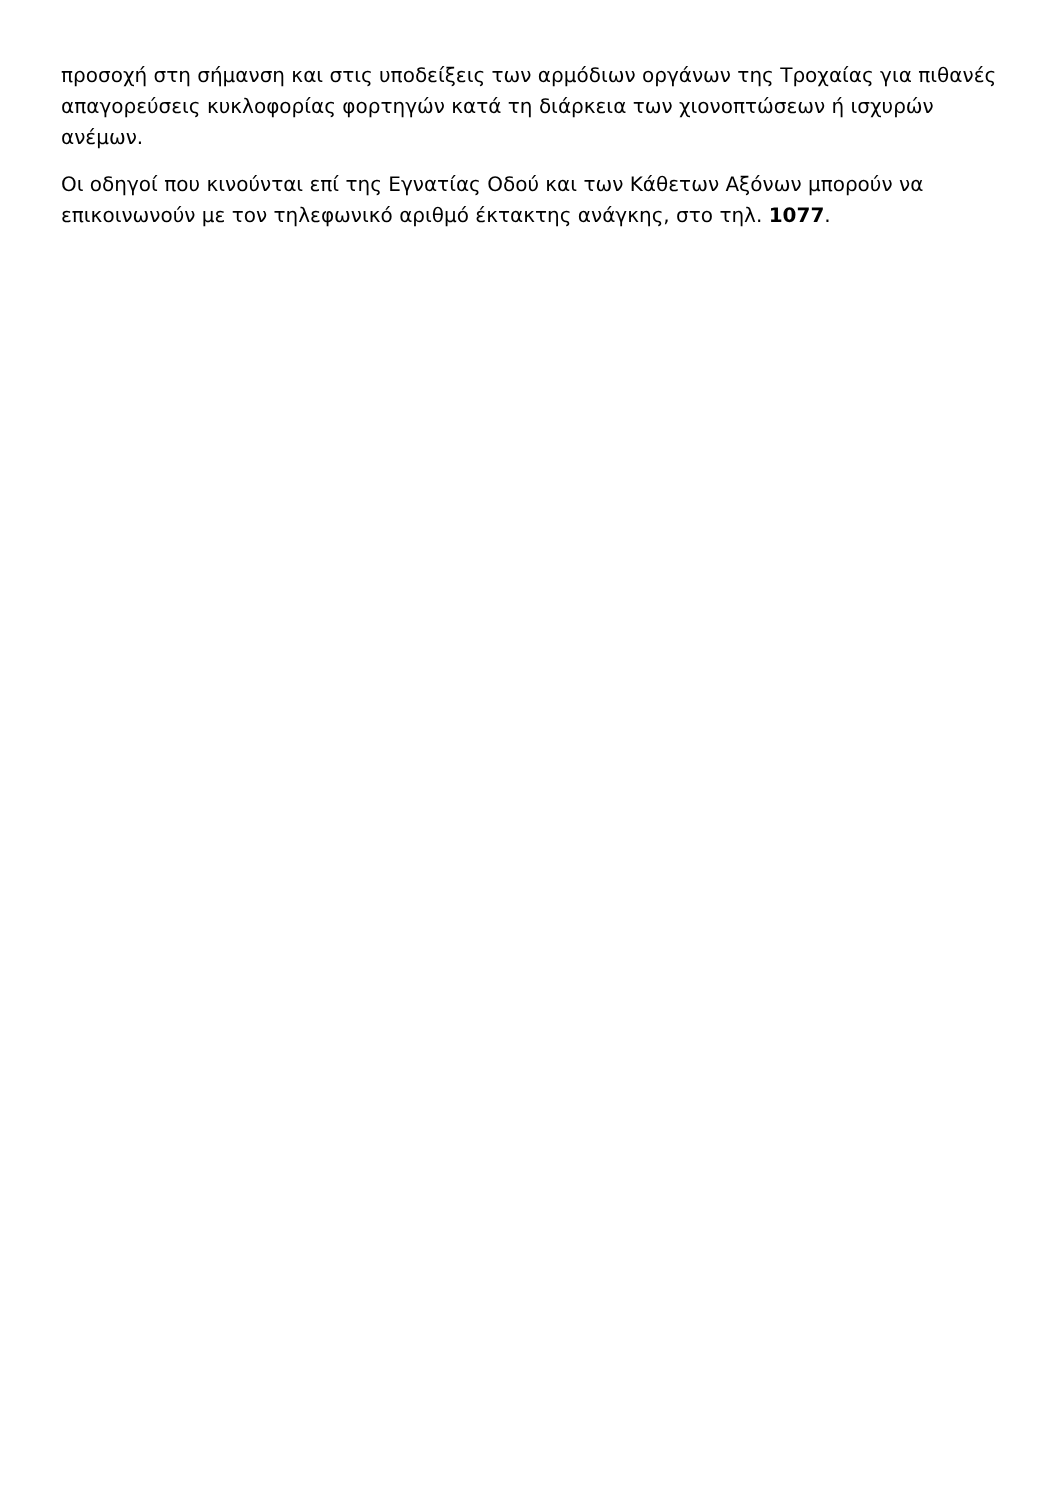προσοχή στη σήμανση και στις υποδείξεις των αρμόδιων οργάνων της Τροχαίας για πιθανές απαγορεύσεις κυκλοφορίας φορτηγών κατά τη διάρκεια των χιονοπτώσεων ή ισχυρών ανέμων.
Οι οδηγοί που κινούνται επί της Εγνατίας Οδού και των Κάθετων Αξόνων μπορούν να επικοινωνούν με τον τηλεφωνικό αριθμό έκτακτης ανάγκης, στο τηλ. 1077.